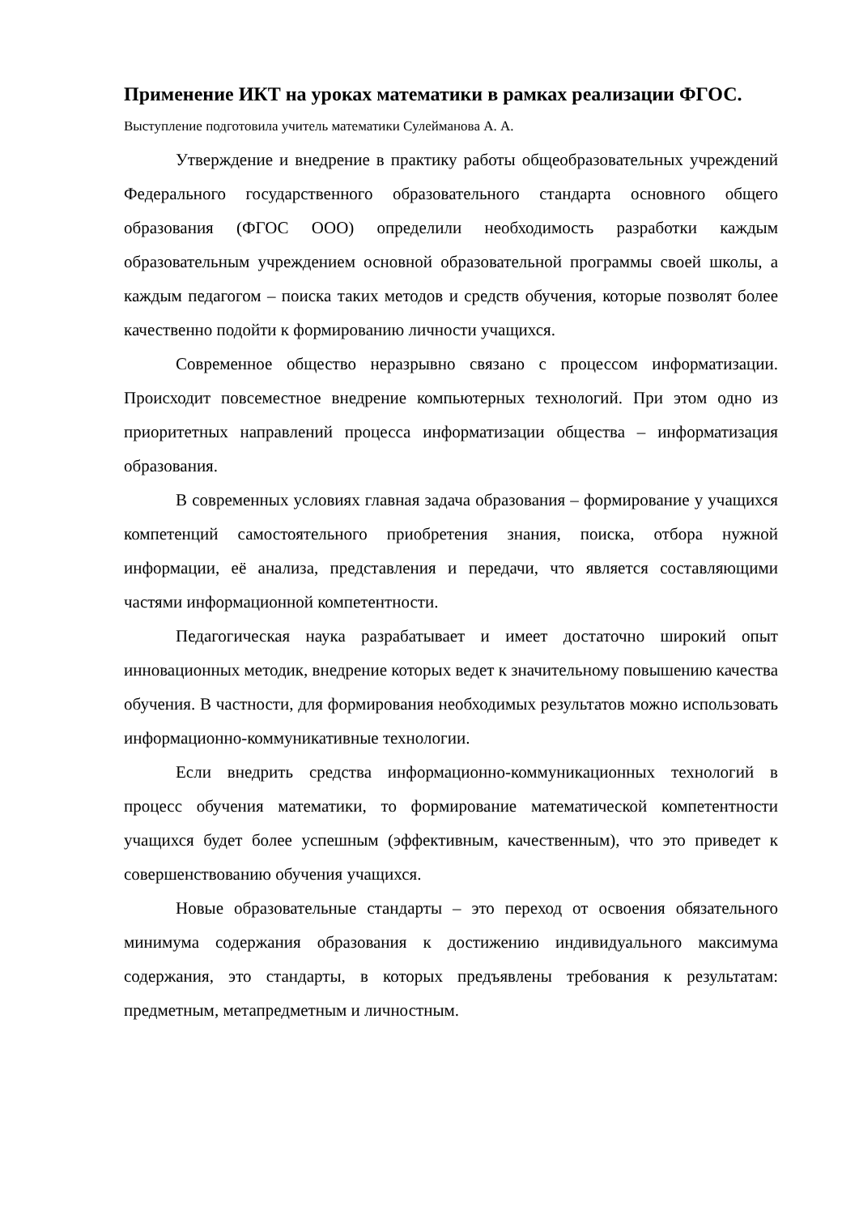Применение ИКТ на уроках математики в рамках реализации ФГОС.
Выступление подготовила учитель математики Сулейманова А. А.
Утверждение и внедрение в практику работы общеобразовательных учреждений Федерального государственного образовательного стандарта основного общего образования (ФГОС ООО) определили необходимость разработки каждым образовательным учреждением основной образовательной программы своей школы, а каждым педагогом – поиска таких методов и средств обучения, которые позволят более качественно подойти к формированию личности учащихся.
Современное общество неразрывно связано с процессом информатизации. Происходит повсеместное внедрение компьютерных технологий. При этом одно из приоритетных направлений процесса информатизации общества – информатизация образования.
В современных условиях главная задача образования – формирование у учащихся компетенций самостоятельного приобретения знания, поиска, отбора нужной информации, её анализа, представления и передачи, что является составляющими частями информационной компетентности.
Педагогическая наука разрабатывает и имеет достаточно широкий опыт инновационных методик, внедрение которых ведет к значительному повышению качества обучения. В частности, для формирования необходимых результатов можно использовать информационно-коммуникативные технологии.
Если внедрить средства информационно-коммуникационных технологий в процесс обучения математики, то формирование математической компетентности учащихся будет более успешным (эффективным, качественным), что это приведет к совершенствованию обучения учащихся.
Новые образовательные стандарты – это переход от освоения обязательного минимума содержания образования к достижению индивидуального максимума содержания, это стандарты, в которых предъявлены требования к результатам: предметным, метапредметным и личностным.